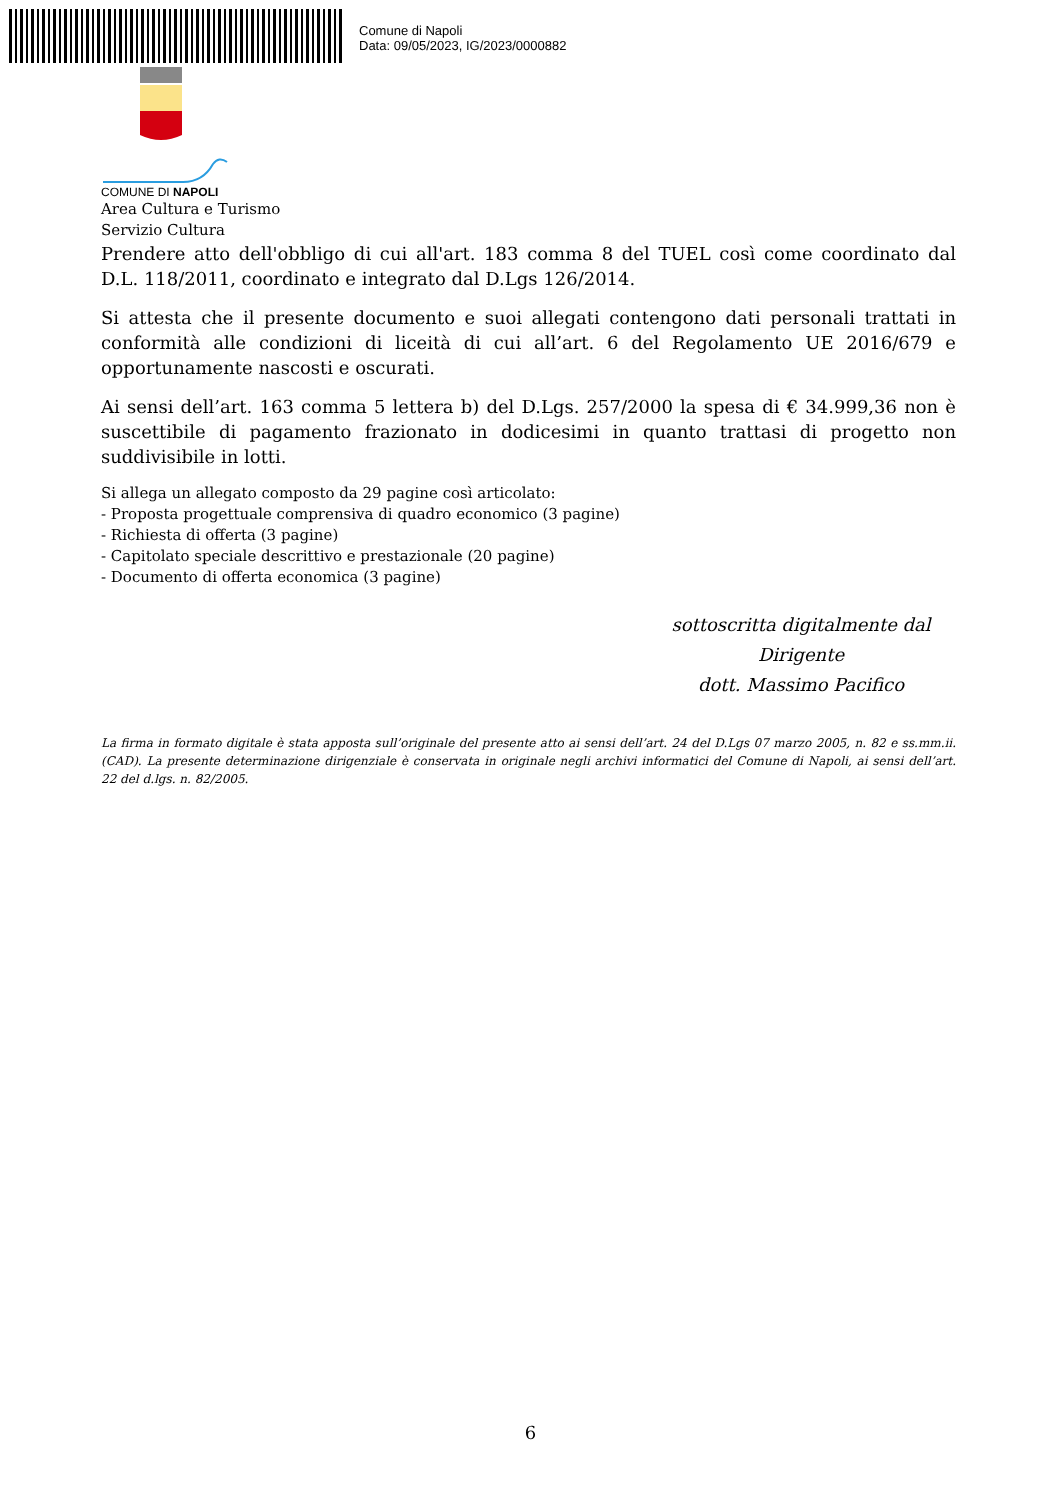Comune di Napoli
Data: 09/05/2023, IG/2023/0000882
COMUNE DI NAPOLI
Area Cultura e Turismo
Servizio Cultura
Prendere atto dell'obbligo di cui all'art. 183 comma 8 del TUEL così come coordinato dal D.L. 118/2011, coordinato e integrato dal D.Lgs 126/2014.
Si attesta che il presente documento e suoi allegati contengono dati personali trattati in conformità alle condizioni di liceità di cui all’art. 6 del Regolamento UE 2016/679 e opportunamente nascosti e oscurati.
Ai sensi dell’art. 163 comma 5 lettera b) del D.Lgs. 257/2000 la spesa di € 34.999,36 non è suscettibile di pagamento frazionato in dodicesimi in quanto trattasi di progetto non suddivisibile in lotti.
Si allega un allegato composto da 29 pagine così articolato:
- Proposta progettuale comprensiva di quadro economico (3 pagine)
- Richiesta di offerta (3 pagine)
- Capitolato speciale descrittivo e prestazionale (20 pagine)
- Documento di offerta economica (3 pagine)
sottoscritta digitalmente dal Dirigente
dott. Massimo Pacifico
La firma in formato digitale è stata apposta sull’originale del presente atto ai sensi dell’art. 24 del D.Lgs 07 marzo 2005, n. 82 e ss.mm.ii. (CAD). La presente determinazione dirigenziale è conservata in originale negli archivi informatici del Comune di Napoli, ai sensi dell’art. 22 del d.lgs. n. 82/2005.
6